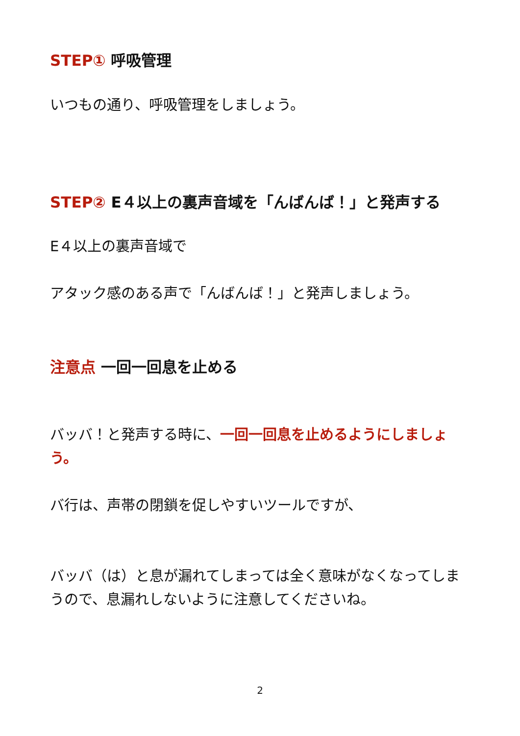STEP① 呼吸管理
いつもの通り、呼吸管理をしましょう。
STEP② E４以上の裏声音域を「んばんば！」と発声する
E４以上の裏声音域で
アタック感のある声で「んばんば！」と発声しましょう。
注意点 一回一回息を止める
バッバ！と発声する時に、一回一回息を止めるようにしましょう。
バ行は、声帯の閉鎖を促しやすいツールですが、
バッバ（は）と息が漏れてしまっては全く意味がなくなってしまうので、息漏れしないように注意してくださいね。
2